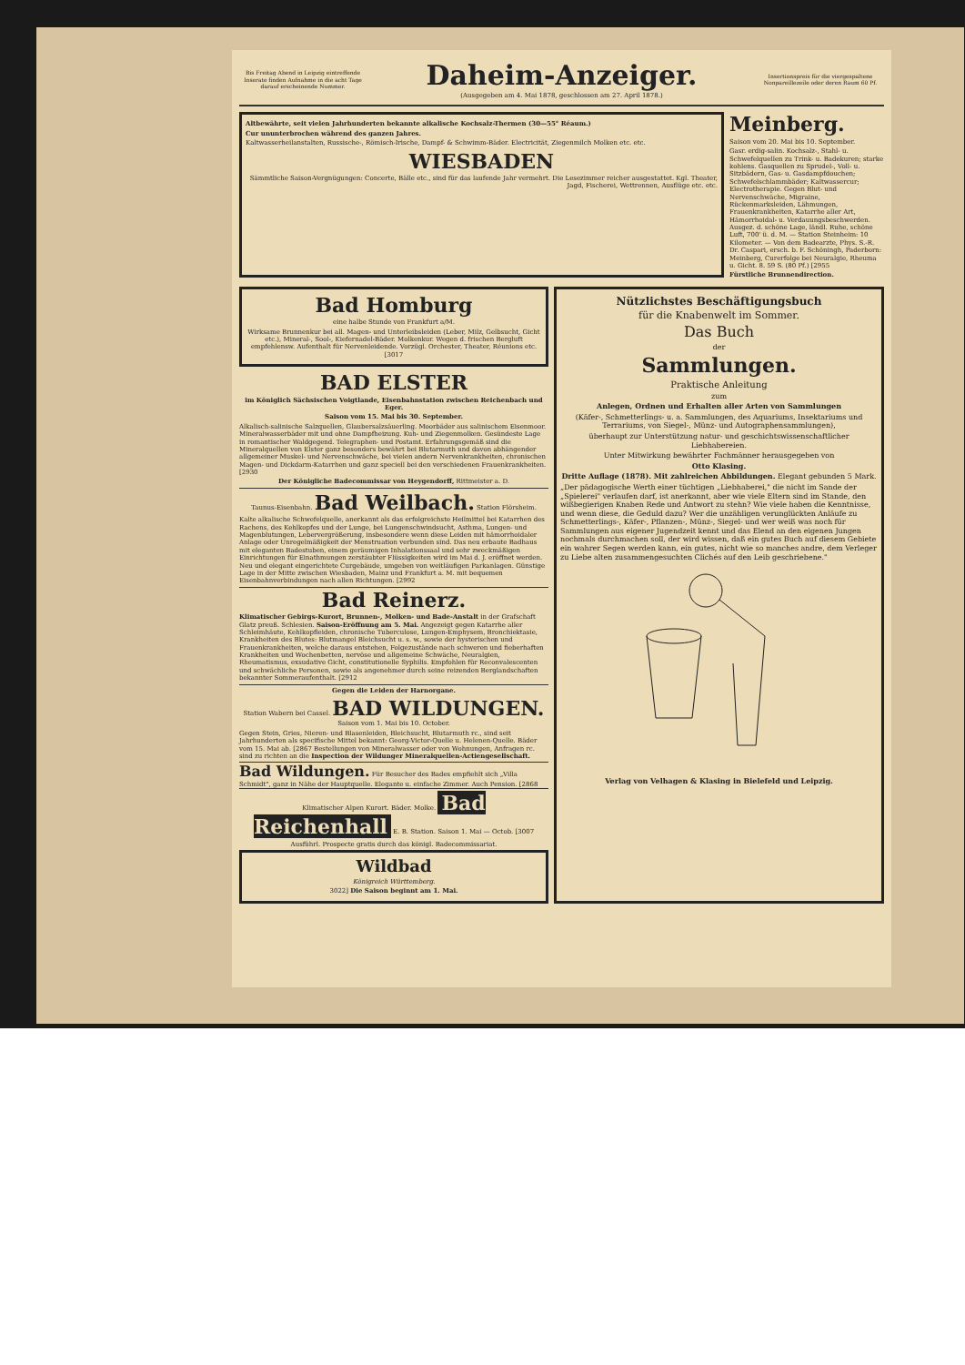Bis Freitag Abend in Leipzig eintreffende Inserate finden Aufnahme in die acht Tage darauf erscheinende Nummer.
Daheim-Anzeiger.
(Ausgegeben am 4. Mai 1878, geschlossen am 27. April 1878.)
Insertionspreis für die viergespaltene Nonpareillezeile oder deren Raum 60 Pf.
Altbewährte, seit vielen Jahrhunderten bekannte alkalische Kochsalz-Thermen (30—55° Réaum.)
Cur ununterbrochen während des ganzen Jahres.
Kaltwasserheilanstalten, Russische-, Römisch-Irische, Dampf- & Schwimm-Bäder. Electricität, Ziegenmilch Molken etc. etc.
WIESBADEN
Sämmtliche Saison-Vergnügungen: Concerte, Bälle etc., sind für das laufende Jahr vermehrt. Die Lesezimmer reicher ausgestattet. Kgl. Theater, Jagd, Fischerei, Wettrennen, Ausflüge etc. etc.
Meinberg.
Saison vom 20. Mai bis 10. September.
Gasr. erdig-salin. Kochsalz-, Stahl- u. Schwefelquellen zu Trink- u. Badekuren; starke kohlens. Gasquellen zu Sprudel-, Voll- u. Sitzbädern, Gas- u. Gasdampfdouchen; Schwefelschlammbäder; Kaltwassercur; Electrotherapie. Gegen Blut- und Nervenschwäche, Migraine, Rückenmarksleiden, Lähmungen, Frauenkrankheiten, Katarrhe aller Art, Hämorrhoidal- u. Verdauungsbeschwerden. Ausgez. d. schöne Lage, ländl. Ruhe, schöne Luft, 700' ü. d. M. — Station Steinheim: 10 Kilometer. — Von dem Badearzte, Phys. S.-R. Dr. Caspari, ersch. b. F. Schöningh, Paderborn: Meinberg, Curerfolge bei Neuralgie, Rheuma u. Gicht. 8. 59 S. (80 Pf.) [2955
Fürstliche Brunnendirection.
Bad Homburg
eine halbe Stunde von Frankfurt a/M.
Wirksame Brunnenkur bei all. Magen- und Unterleibsleiden (Leber, Milz, Gelbsucht, Gicht etc.), Mineral-, Sool-, Kiefernadel-Bäder. Molkenkur. Wegen d. frischen Bergluft empfehlensw. Aufenthalt für Nervenleidende. Vorzügl. Orchester, Theater, Réunions etc. [3017
BAD ELSTER
im Königlich Sächsischen Voigtlande, Eisenbahnstation zwischen Reichenbach und Eger.
Saison vom 15. Mai bis 30. September.
Alkalisch-salinische Salzquellen, Glaubersalzsäuerling. Moorbäder aus salinischem Eisenmoor. Mineralwasserbäder mit und ohne Dampfheizung. Kuh- und Ziegenmolken. Gesündeste Lage in romantischer Waldgegend. Telegraphen- und Postamt. Erfahrungsgemäß sind die Mineralquellen von Elster ganz besonders bewährt bei Blutarmuth und davon abhängender allgemeiner Muskel- und Nervenschwäche, bei vielen andern Nervenkrankheiten, chronischen Magen- und Dickdarm-Katarrhen und ganz speciell bei den verschiedenen Frauenkrankheiten. [2930
Der Königliche Badecommissar von Heygendorff, Rittmeister a. D.
Taunus-Eisenbahn. Bad Weilbach. Station Flörsheim.
Kalte alkalische Schwefelquelle, anerkannt als das erfolgreichste Heilmittel bei Katarrhen des Rachens, des Kehlkopfes und der Lunge, bei Lungenschwindsucht, Asthma, Lungen- und Magenblutungen, Lebervergrößerung, insbesondere wenn diese Leiden mit hämorrhoidaler Anlage oder Unregelmäßigkeit der Menstruation verbunden sind. Das neu erbaute Badhaus mit eleganten Badestuben, einem geräumigen Inhalationssaal und sehr zweckmäßigen Einrichtungen für Einathmungen zerstäubter Flüssigkeiten wird im Mai d. J. eröffnet werden. Neu und elegant eingerichtete Curgebäude, umgeben von weitläufigen Parkanlagen. Günstige Lage in der Mitte zwischen Wiesbaden, Mainz und Frankfurt a. M. mit bequemen Eisenbahnverbindungen nach allen Richtungen. [2992
Bad Reinerz.
Klimatischer Gebirgs-Kurort, Brunnen-, Molken- und Bade-Anstalt in der Grafschaft Glatz preuß. Schlesien. Saison-Eröffnung am 5. Mai. Angezeigt gegen Katarrhe aller Schleimhäute, Kehlkopfleiden, chronische Tuberculose, Lungen-Emphysem, Bronchiektasie, Krankheiten des Blutes: Blutmangel Bleichsucht u. s. w., sowie der hysterischen und Frauenkrankheiten, welche daraus entstehen, Folgezustände nach schweren und fieberhaften Krankheiten und Wochenbetten, nervöse und allgemeine Schwäche, Neuralgien, Rheumatismus, exsudative Gicht, constitutionelle Syphilis. Empfohlen für Reconvalescenten und schwächliche Personen, sowie als angenehmer durch seine reizenden Berglandschaften bekannter Sommeraufenthalt. [2912
Gegen die Leiden der Harnorgane.
Station Wabern bei Cassel. BAD WILDUNGEN. Saison vom 1. Mai bis 10. October.
Gegen Stein, Gries, Nieren- und Blasenleiden, Bleichsucht, Blutarmuth rc., sind seit Jahrhunderten als specifische Mittel bekannt: Georg-Victor-Quelle u. Helenen-Quelle. Bäder vom 15. Mai ab. [2867 Bestellungen von Mineralwasser oder von Wohnungen, Anfragen rc. sind zu richten an die Inspection der Wildunger Mineralquellen-Actiengesellschaft.
Bad Wildungen. Für Besucher des Bades empfiehlt sich „Villa Schmidt", ganz in Nähe der Hauptquelle. Elegante u. einfache Zimmer. Auch Pension. [2868
Klimatischer Alpen Kurort. Bäder. Molke. Bad Reichenhall E. B. Station. Saison 1. Mai — Octob. [3007
Ausführl. Prospecte gratis durch das königl. Badecommissariat.
Wildbad
Königreich Württemberg.
3022] Die Saison beginnt am 1. Mai.
Nützlichstes Beschäftigungsbuch
für die Knabenwelt im Sommer.
Das Buch
der
Sammlungen.
Praktische Anleitung
zum
Anlegen, Ordnen und Erhalten aller Arten von Sammlungen
(Käfer-, Schmetterlings- u. a. Sammlungen, des Aquariums, Insektariums und Terrariums, von Siegel-, Münz- und Autographensammlungen),
überhaupt zur Unterstützung natur- und geschichtswissenschaftlicher Liebhabereien.
Unter Mitwirkung bewährter Fachmänner herausgegeben von
Otto Klasing.
Dritte Auflage (1878). Mit zahlreichen Abbildungen. Elegant gebunden 5 Mark.
„Der pädagogische Werth einer tüchtigen „Liebhaberei," die nicht im Sande der „Spielerei" verlaufen darf, ist anerkannt, aber wie viele Eltern sind im Stande, den wißbegierigen Knaben Rede und Antwort zu stehn? Wie viele haben die Kenntnisse, und wenn diese, die Geduld dazu? Wer die unzähligen verunglückten Anläufe zu Schmetterlings-, Käfer-, Pflanzen-, Münz-, Siegel- und wer weiß was noch für Sammlungen aus eigener Jugendzeit kennt und das Elend an den eigenen Jungen nochmals durchmachen soll, der wird wissen, daß ein gutes Buch auf diesem Gebiete ein wahrer Segen werden kann, ein gutes, nicht wie so manches andre, dem Verleger zu Liebe alten zusammengesuchten Clichés auf den Leib geschriebene."
Verlag von Velhagen & Klasing in Bielefeld und Leipzig.